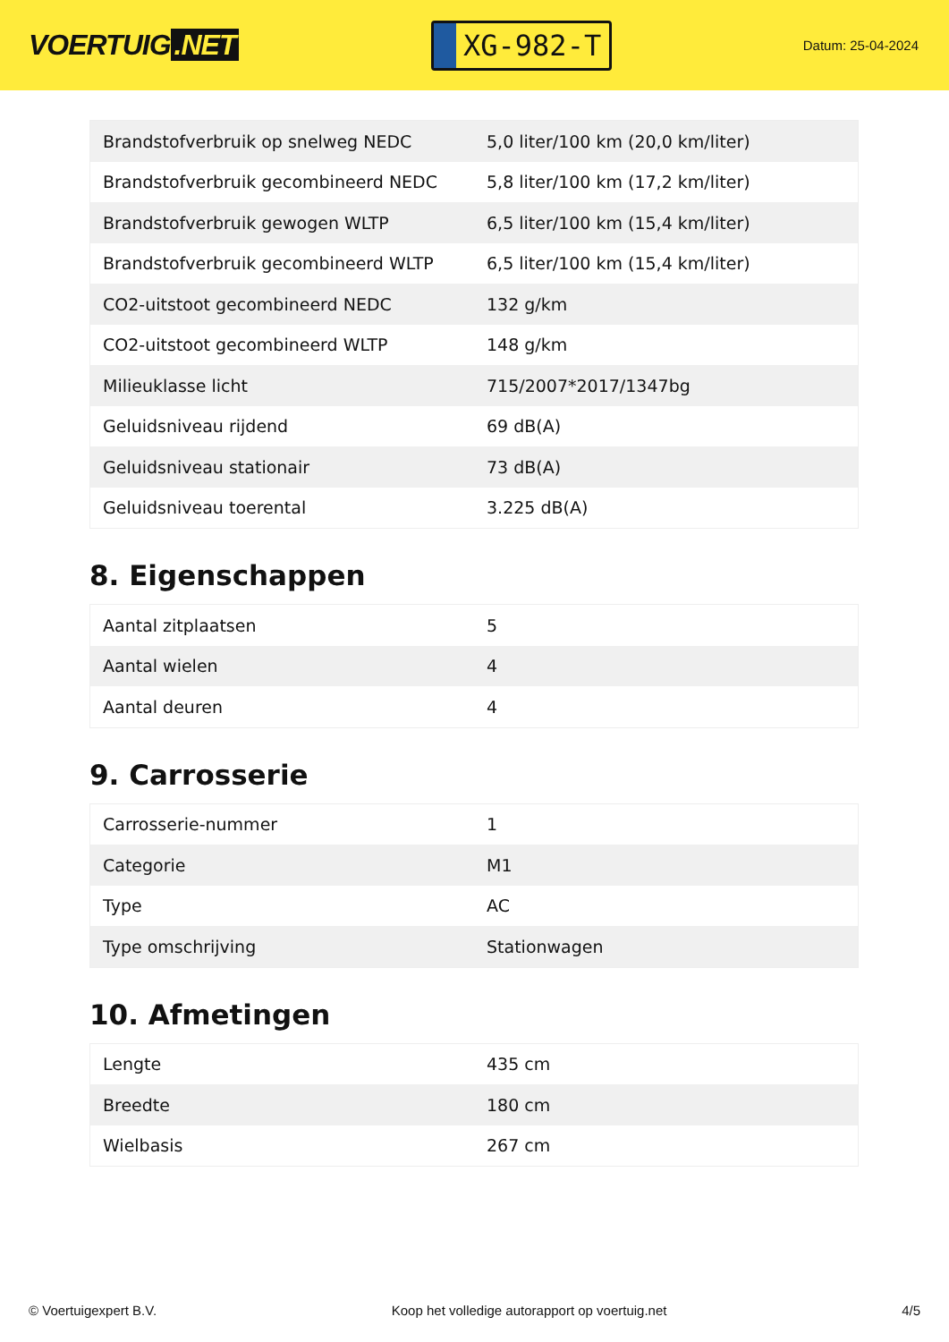VOERTUIG.NET
XG-982-T
Datum: 25-04-2024
| Brandstofverbruik op snelweg NEDC | 5,0 liter/100 km (20,0 km/liter) |
| Brandstofverbruik gecombineerd NEDC | 5,8 liter/100 km (17,2 km/liter) |
| Brandstofverbruik gewogen WLTP | 6,5 liter/100 km (15,4 km/liter) |
| Brandstofverbruik gecombineerd WLTP | 6,5 liter/100 km (15,4 km/liter) |
| CO2-uitstoot gecombineerd NEDC | 132 g/km |
| CO2-uitstoot gecombineerd WLTP | 148 g/km |
| Milieuklasse licht | 715/2007*2017/1347bg |
| Geluidsniveau rijdend | 69 dB(A) |
| Geluidsniveau stationair | 73 dB(A) |
| Geluidsniveau toerental | 3.225 dB(A) |
8. Eigenschappen
| Aantal zitplaatsen | 5 |
| Aantal wielen | 4 |
| Aantal deuren | 4 |
9. Carrosserie
| Carrosserie-nummer | 1 |
| Categorie | M1 |
| Type | AC |
| Type omschrijving | Stationwagen |
10. Afmetingen
| Lengte | 435 cm |
| Breedte | 180 cm |
| Wielbasis | 267 cm |
© Voertuigexpert B.V. Koop het volledige autorapport op voertuig.net 4/5